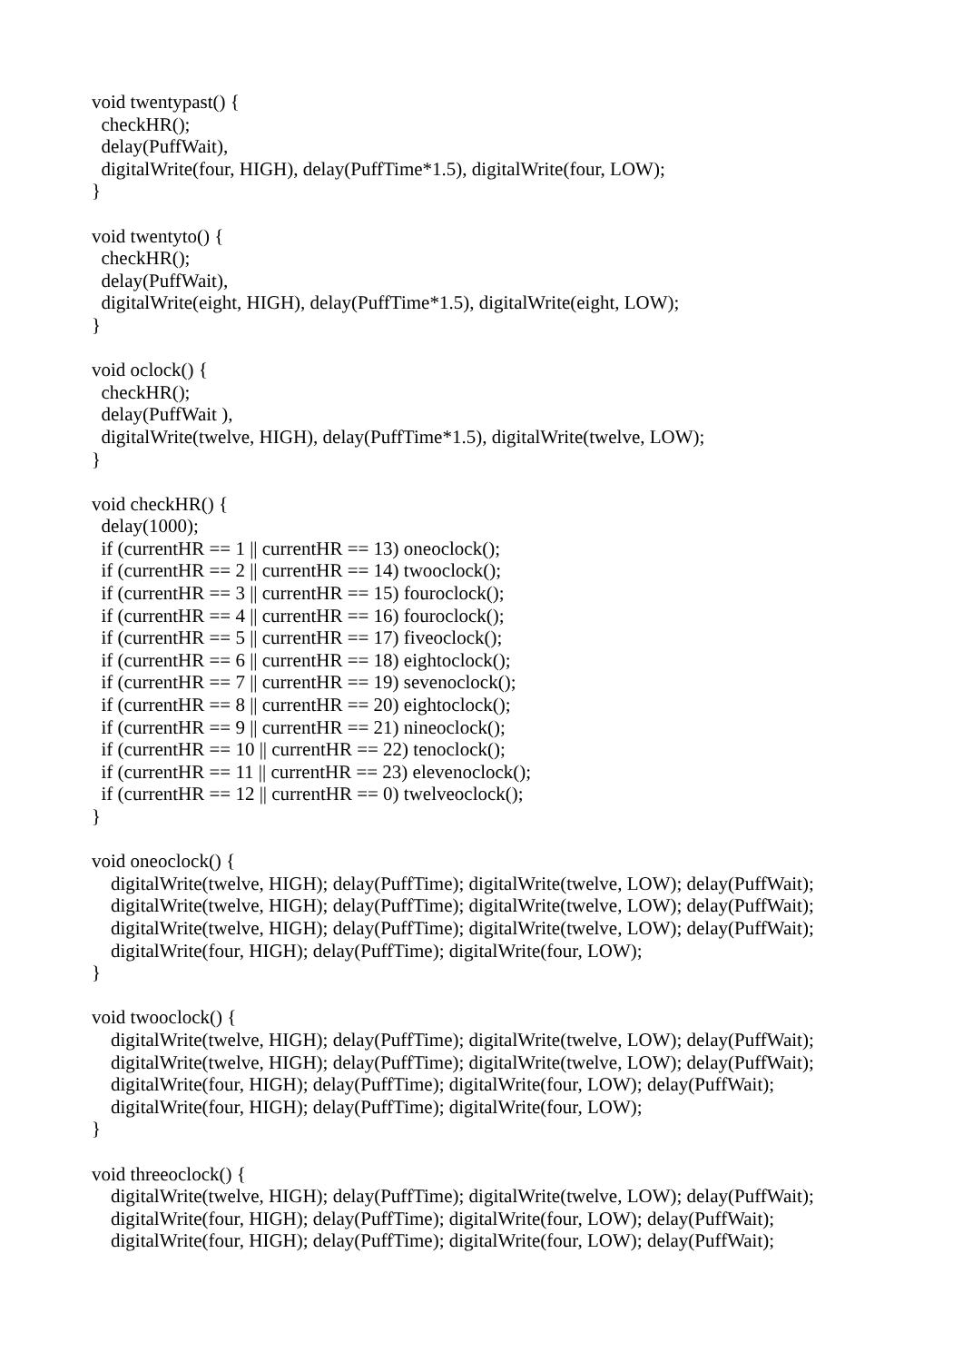void twentypast() { checkHR(); delay(PuffWait), digitalWrite(four, HIGH), delay(PuffTime*1.5), digitalWrite(four, LOW); } void twentyto() { checkHR(); delay(PuffWait), digitalWrite(eight, HIGH), delay(PuffTime*1.5), digitalWrite(eight, LOW); } void oclock() { checkHR(); delay(PuffWait ), digitalWrite(twelve, HIGH), delay(PuffTime*1.5), digitalWrite(twelve, LOW); } void checkHR() { delay(1000); if (currentHR == 1 || currentHR == 13) oneoclock(); if (currentHR == 2 || currentHR == 14) twooclock(); if (currentHR == 3 || currentHR == 15) fouroclock(); if (currentHR == 4 || currentHR == 16) fouroclock(); if (currentHR == 5 || currentHR == 17) fiveoclock(); if (currentHR == 6 || currentHR == 18) eightoclock(); if (currentHR == 7 || currentHR == 19) sevenoclock(); if (currentHR == 8 || currentHR == 20) eightoclock(); if (currentHR == 9 || currentHR == 21) nineoclock(); if (currentHR == 10 || currentHR == 22) tenoclock(); if (currentHR == 11 || currentHR == 23) elevenoclock(); if (currentHR == 12 || currentHR == 0) twelveoclock(); } void oneoclock() { digitalWrite(twelve, HIGH); delay(PuffTime); digitalWrite(twelve, LOW); delay(PuffWait); digitalWrite(twelve, HIGH); delay(PuffTime); digitalWrite(twelve, LOW); delay(PuffWait); digitalWrite(twelve, HIGH); delay(PuffTime); digitalWrite(twelve, LOW); delay(PuffWait); digitalWrite(four, HIGH); delay(PuffTime); digitalWrite(four, LOW); } void twooclock() { digitalWrite(twelve, HIGH); delay(PuffTime); digitalWrite(twelve, LOW); delay(PuffWait); digitalWrite(twelve, HIGH); delay(PuffTime); digitalWrite(twelve, LOW); delay(PuffWait); digitalWrite(four, HIGH); delay(PuffTime); digitalWrite(four, LOW); delay(PuffWait); digitalWrite(four, HIGH); delay(PuffTime); digitalWrite(four, LOW); } void threeoclock() { digitalWrite(twelve, HIGH); delay(PuffTime); digitalWrite(twelve, LOW); delay(PuffWait); digitalWrite(four, HIGH); delay(PuffTime); digitalWrite(four, LOW); delay(PuffWait); digitalWrite(four, HIGH); delay(PuffTime); digitalWrite(four, LOW); delay(PuffWait);